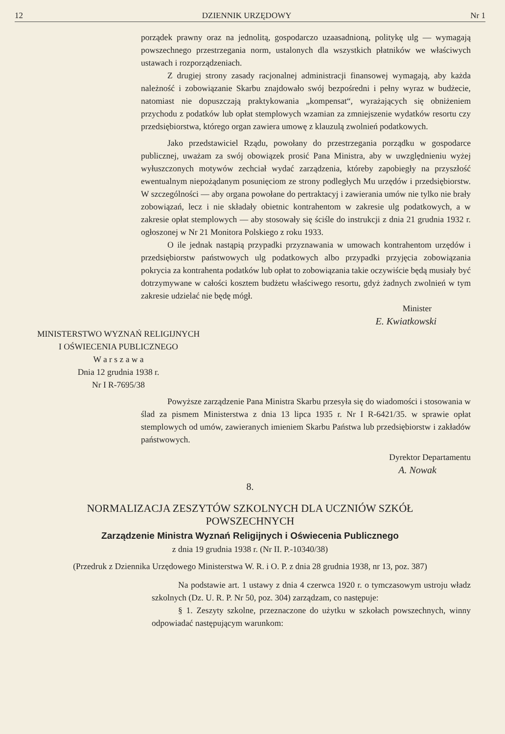12 DZIENNIK URZĘDOWY Nr 1
porządek prawny oraz na jednolitą, gospodarczo uzaasadnioną, politykę ulg — wymagają powszechnego przestrzegania norm, ustalonych dla wszystkich płatników we właściwych ustawach i rozporządzeniach.
Z drugiej strony zasady racjonalnej administracji finansowej wymagają, aby każda należność i zobowiązanie Skarbu znajdowało swój bezpośredni i pełny wyraz w budżecie, natomiast nie dopuszczają praktykowania „kompensat“, wyrażających się obniżeniem przychodu z podatków lub opłat stemplowych wzamian za zmniejszenie wydatków resortu czy przedsiębiorstwa, którego organ zawiera umowę z klauzulą zwolnień podatkowych.
Jako przedstawiciel Rządu, powołany do przestrzegania porządku w gospodarce publicznej, uważam za swój obowiązek prosić Pana Ministra, aby w uwzględnieniu wyżej wyłuszczonych motywów zechciał wydać zarządzenia, któreby zapobiegły na przyszłość ewentualnym niepożądanym posunięciom ze strony podległych Mu urzędów i przedsiębiorstw. W szczególności — aby organa powołane do pertraktacyj i zawierania umów nie tylko nie brały zobowiązań, lecz i nie składały obietnic kontrahentom w zakresie ulg podatkowych, a w zakresie opłat stemplowych — aby stosowały się ściśle do instrukcji z dnia 21 grudnia 1932 r. ogłoszonej w Nr 21 Monitora Polskiego z roku 1933.
O ile jednak nastąpią przypadki przyznawania w umowach kontrahentom urzędów i przedsiębiorstw państwowych ulg podatkowych albo przypadki przyjęcia zobowiązania pokrycia za kontrahenta podatków lub opłat to zobowiązania takie oczywiście będą musiały być dotrzymywane w całości kosztem budżetu właściwego resortu, gdyż żadnych zwolnień w tym zakresie udzielać nie będę mógł.
Minister
E. Kwiatkowski
MINISTERSTWO WYZNAŃ RELIGIJNYCH
I OŚWIECENIA PUBLICZNEGO
W a r s z a w a
Dnia 12 grudnia 1938 r.
Nr I R-7695/38
Powyższe zarządzenie Pana Ministra Skarbu przesyła się do wiadomości i stosowania w ślad za pismem Ministerstwa z dnia 13 lipca 1935 r. Nr I R-6421/35. w sprawie opłat stemplowych od umów, zawieranych imieniem Skarbu Państwa lub przedsiębiorstw i zakładów państwowych.
Dyrektor Departamentu
A. Nowak
8.
NORMALIZACJA ZESZYTÓW SZKOLNYCH DLA UCZNIÓW SZKÓŁ POWSZECHNYCH
Zarządzenie Ministra Wyznań Religijnych i Oświecenia Publicznego
z dnia 19 grudnia 1938 r. (Nr II. P.-10340/38)
(Przedruk z Dziennika Urzędowego Ministerstwa W. R. i O. P. z dnia 28 grudnia 1938, nr 13, poz. 387)
Na podstawie art. 1 ustawy z dnia 4 czerwca 1920 r. o tymczasowym ustroju władz szkolnych (Dz. U. R. P. Nr 50, poz. 304) zarządzam, co następuje:
§ 1. Zeszyty szkolne, przeznaczone do użytku w szkołach powszechnych, winny odpowiadać następującym warunkom: